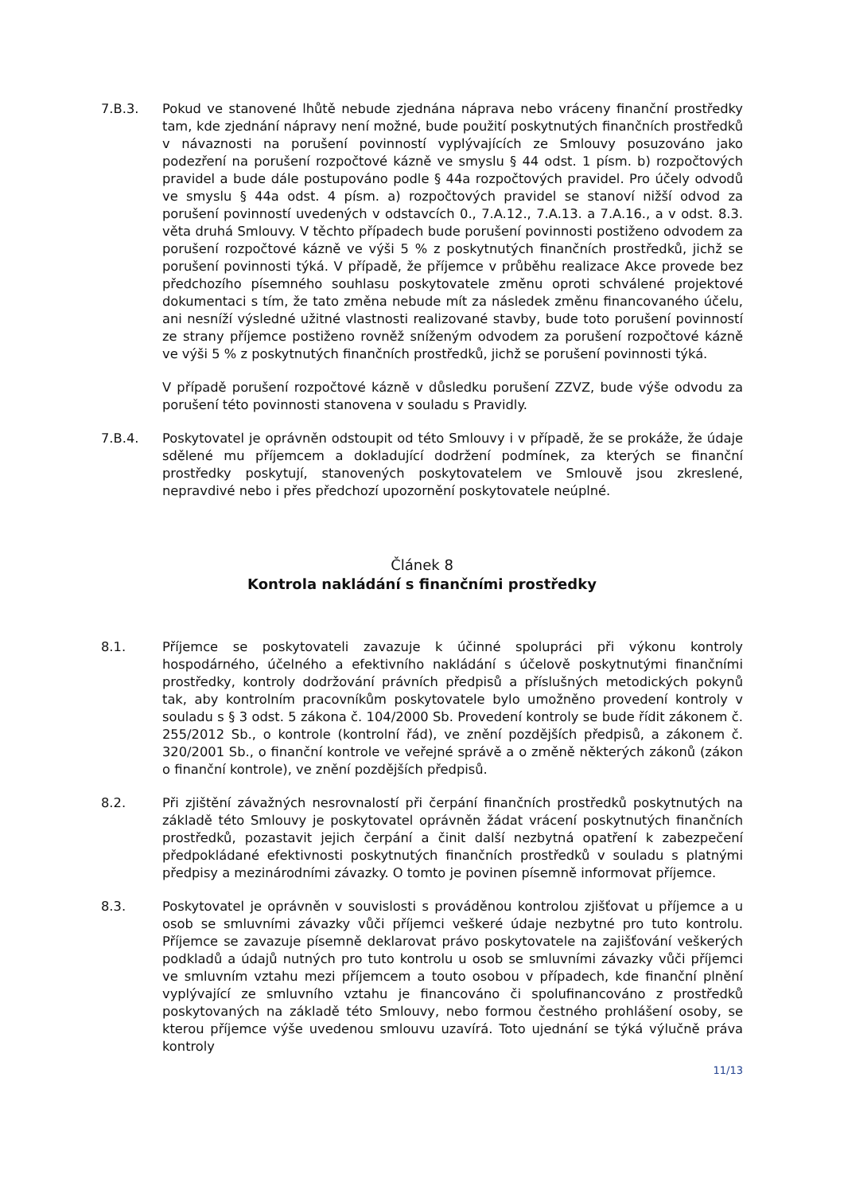7.B.3. Pokud ve stanovené lhůtě nebude zjednána náprava nebo vráceny finanční prostředky tam, kde zjednání nápravy není možné, bude použití poskytnutých finančních prostředků v návaznosti na porušení povinností vyplývajících ze Smlouvy posuzováno jako podezření na porušení rozpočtové kázně ve smyslu § 44 odst. 1 písm. b) rozpočtových pravidel a bude dále postupováno podle § 44a rozpočtových pravidel. Pro účely odvodů ve smyslu § 44a odst. 4 písm. a) rozpočtových pravidel se stanoví nižší odvod za porušení povinností uvedených v odstavcích 0., 7.A.12., 7.A.13. a 7.A.16., a v odst. 8.3. věta druhá Smlouvy. V těchto případech bude porušení povinnosti postiženo odvodem za porušení rozpočtové kázně ve výši 5 % z poskytnutých finančních prostředků, jichž se porušení povinnosti týká. V případě, že příjemce v průběhu realizace Akce provede bez předchozího písemného souhlasu poskytovatele změnu oproti schválené projektové dokumentaci s tím, že tato změna nebude mít za následek změnu financovaného účelu, ani nesníží výsledné užitné vlastnosti realizované stavby, bude toto porušení povinností ze strany příjemce postiženo rovněž sníženým odvodem za porušení rozpočtové kázně ve výši 5 % z poskytnutých finančních prostředků, jichž se porušení povinnosti týká.
V případě porušení rozpočtové kázně v důsledku porušení ZZVZ, bude výše odvodu za porušení této povinnosti stanovena v souladu s Pravidly.
7.B.4. Poskytovatel je oprávněn odstoupit od této Smlouvy i v případě, že se prokáže, že údaje sdělené mu příjemcem a dokladující dodržení podmínek, za kterých se finanční prostředky poskytují, stanovených poskytovatelem ve Smlouvě jsou zkreslené, nepravdivé nebo i přes předchozí upozornění poskytovatele neúplné.
Článek 8
Kontrola nakládání s finančními prostředky
8.1. Příjemce se poskytovateli zavazuje k účinné spolupráci při výkonu kontroly hospodárného, účelného a efektivního nakládání s účelově poskytnutými finančními prostředky, kontroly dodržování právních předpisů a příslušných metodických pokynů tak, aby kontrolním pracovníkům poskytovatele bylo umožněno provedení kontroly v souladu s § 3 odst. 5 zákona č. 104/2000 Sb. Provedení kontroly se bude řídit zákonem č. 255/2012 Sb., o kontrole (kontrolní řád), ve znění pozdějších předpisů, a zákonem č. 320/2001 Sb., o finanční kontrole ve veřejné správě a o změně některých zákonů (zákon o finanční kontrole), ve znění pozdějších předpisů.
8.2. Při zjištění závažných nesrovnalostí při čerpání finančních prostředků poskytnutých na základě této Smlouvy je poskytovatel oprávněn žádat vrácení poskytnutých finančních prostředků, pozastavit jejich čerpání a činit další nezbytná opatření k zabezpečení předpokládané efektivnosti poskytnutých finančních prostředků v souladu s platnými předpisy a mezinárodními závazky. O tomto je povinen písemně informovat příjemce.
8.3. Poskytovatel je oprávněn v souvislosti s prováděnou kontrolou zjišťovat u příjemce a u osob se smluvními závazky vůči příjemci veškeré údaje nezbytné pro tuto kontrolu. Příjemce se zavazuje písemně deklarovat právo poskytovatele na zajišťování veškerých podkladů a údajů nutných pro tuto kontrolu u osob se smluvními závazky vůči příjemci ve smluvním vztahu mezi příjemcem a touto osobou v případech, kde finanční plnění vyplývající ze smluvního vztahu je financováno či spolufinancováno z prostředků poskytovaných na základě této Smlouvy, nebo formou čestného prohlášení osoby, se kterou příjemce výše uvedenou smlouvu uzavírá. Toto ujednání se týká výlučně práva kontroly
11/13